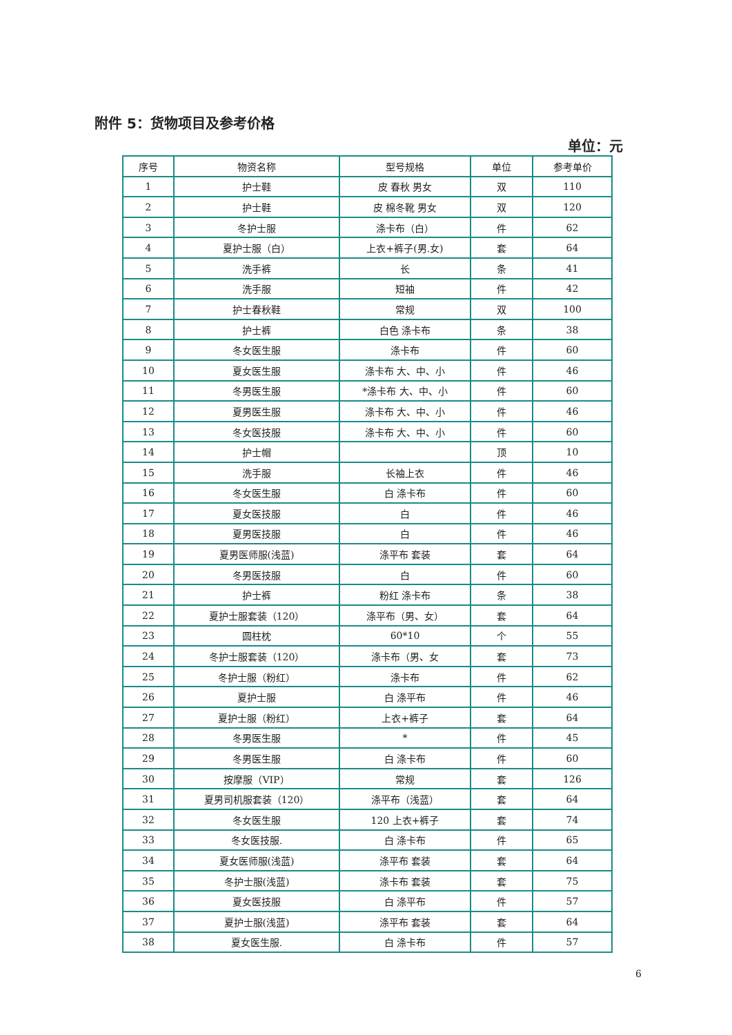附件 5：货物项目及参考价格
单位：元
| 序号 | 物资名称 | 型号规格 | 单位 | 参考单价 |
| --- | --- | --- | --- | --- |
| 1 | 护士鞋 | 皮 春秋 男女 | 双 | 110 |
| 2 | 护士鞋 | 皮 棉冬靴 男女 | 双 | 120 |
| 3 | 冬护士服 | 涤卡布（白） | 件 | 62 |
| 4 | 夏护士服（白） | 上衣+裤子(男.女) | 套 | 64 |
| 5 | 洗手裤 | 长 | 条 | 41 |
| 6 | 洗手服 | 短袖 | 件 | 42 |
| 7 | 护士春秋鞋 | 常规 | 双 | 100 |
| 8 | 护士裤 | 白色 涤卡布 | 条 | 38 |
| 9 | 冬女医生服 | 涤卡布 | 件 | 60 |
| 10 | 夏女医生服 | 涤卡布 大、中、小 | 件 | 46 |
| 11 | 冬男医生服 | *涤卡布 大、中、小 | 件 | 60 |
| 12 | 夏男医生服 | 涤卡布 大、中、小 | 件 | 46 |
| 13 | 冬女医技服 | 涤卡布 大、中、小 | 件 | 60 |
| 14 | 护士帽 | | 顶 | 10 |
| 15 | 洗手服 | 长袖上衣 | 件 | 46 |
| 16 | 冬女医生服 | 白 涤卡布 | 件 | 60 |
| 17 | 夏女医技服 | 白 | 件 | 46 |
| 18 | 夏男医技服 | 白 | 件 | 46 |
| 19 | 夏男医师服(浅蓝) | 涤平布 套装 | 套 | 64 |
| 20 | 冬男医技服 | 白 | 件 | 60 |
| 21 | 护士裤 | 粉红 涤卡布 | 条 | 38 |
| 22 | 夏护士服套装（120） | 涤平布（男、女） | 套 | 64 |
| 23 | 圆柱枕 | 60*10 | 个 | 55 |
| 24 | 冬护士服套装（120） | 涤卡布（男、女 | 套 | 73 |
| 25 | 冬护士服（粉红） | 涤卡布 | 件 | 62 |
| 26 | 夏护士服 | 白 涤平布 | 件 | 46 |
| 27 | 夏护士服（粉红） | 上衣+裤子 | 套 | 64 |
| 28 | 冬男医生服 | * | 件 | 45 |
| 29 | 冬男医生服 | 白 涤卡布 | 件 | 60 |
| 30 | 按摩服（VIP） | 常规 | 套 | 126 |
| 31 | 夏男司机服套装（120） | 涤平布（浅蓝） | 套 | 64 |
| 32 | 冬女医生服 | 120 上衣+裤子 | 套 | 74 |
| 33 | 冬女医技服. | 白 涤卡布 | 件 | 65 |
| 34 | 夏女医师服(浅蓝) | 涤平布 套装 | 套 | 64 |
| 35 | 冬护士服(浅蓝) | 涤卡布 套装 | 套 | 75 |
| 36 | 夏女医技服 | 白 涤平布 | 件 | 57 |
| 37 | 夏护士服(浅蓝) | 涤平布 套装 | 套 | 64 |
| 38 | 夏女医生服. | 白 涤卡布 | 件 | 57 |
6